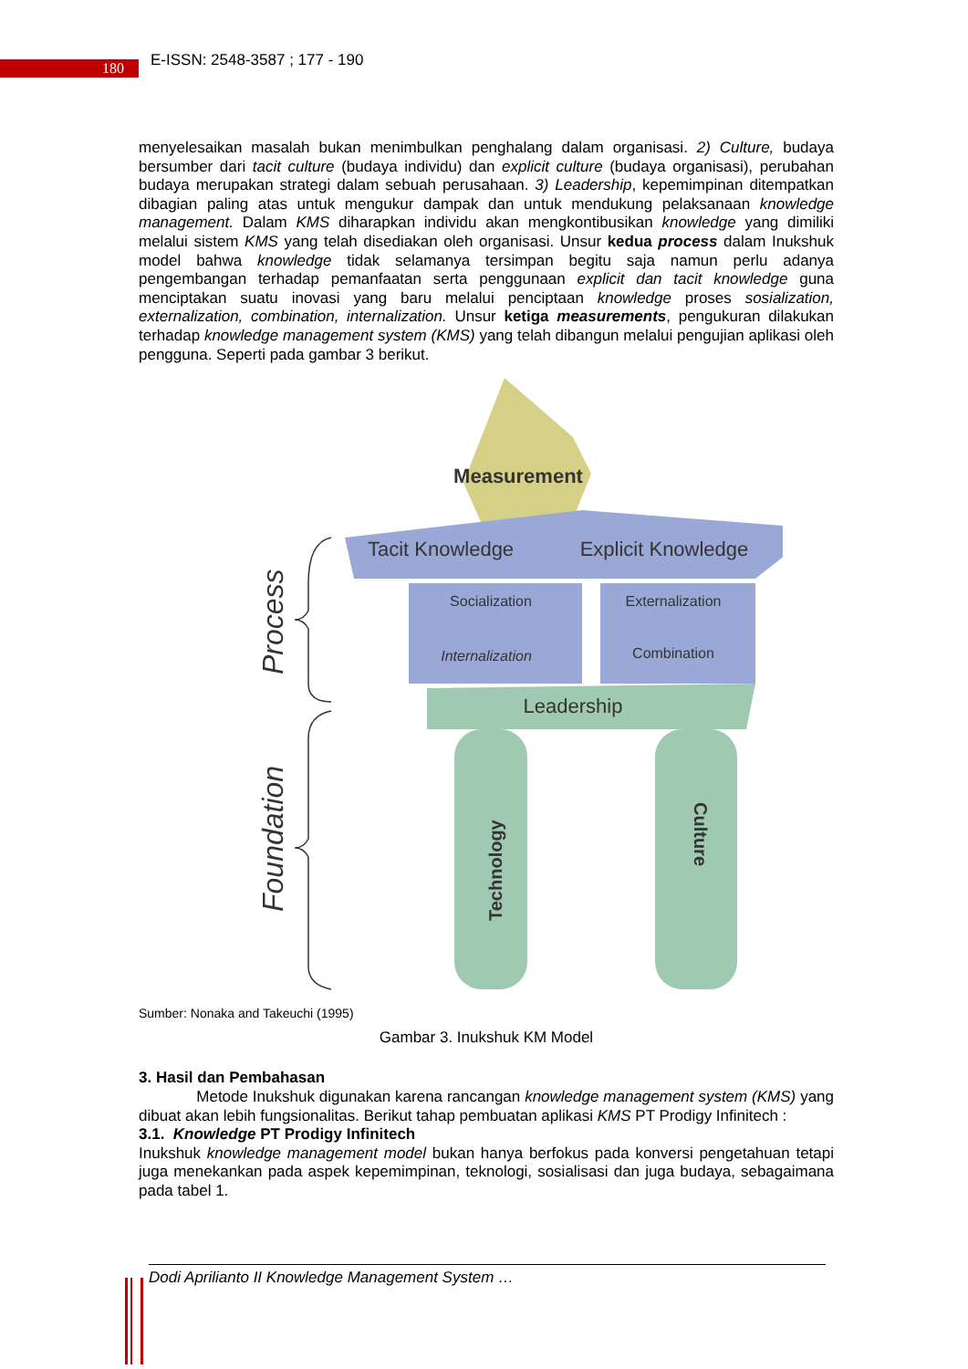180 E-ISSN: 2548-3587 ; 177 - 190
menyelesaikan masalah bukan menimbulkan penghalang dalam organisasi. 2) Culture, budaya bersumber dari tacit culture (budaya individu) dan explicit culture (budaya organisasi), perubahan budaya merupakan strategi dalam sebuah perusahaan. 3) Leadership, kepemimpinan ditempatkan dibagian paling atas untuk mengukur dampak dan untuk mendukung pelaksanaan knowledge management. Dalam KMS diharapkan individu akan mengkontibusikan knowledge yang dimiliki melalui sistem KMS yang telah disediakan oleh organisasi. Unsur kedua process dalam Inukshuk model bahwa knowledge tidak selamanya tersimpan begitu saja namun perlu adanya pengembangan terhadap pemanfaatan serta penggunaan explicit dan tacit knowledge guna menciptakan suatu inovasi yang baru melalui penciptaan knowledge proses sosialization, externalization, combination, internalization. Unsur ketiga measurements, pengukuran dilakukan terhadap knowledge management system (KMS) yang telah dibangun melalui pengujian aplikasi oleh pengguna. Seperti pada gambar 3 berikut.
Measurement
Tacit Knowledge
Explicit Knowledge
Socialization
Externalization
Internalization
Combination
Leadership
Technology
Culture
Process
Foundation
Sumber: Nonaka and Takeuchi (1995)
Gambar 3. Inukshuk KM Model
3. Hasil dan Pembahasan
Metode Inukshuk digunakan karena rancangan knowledge management system (KMS) yang dibuat akan lebih fungsionalitas. Berikut tahap pembuatan aplikasi KMS PT Prodigy Infinitech :
3.1. Knowledge PT Prodigy Infinitech
Inukshuk knowledge management model bukan hanya berfokus pada konversi pengetahuan tetapi juga menekankan pada aspek kepemimpinan, teknologi, sosialisasi dan juga budaya, sebagaimana pada tabel 1.
Dodi Aprilianto II Knowledge Management System …